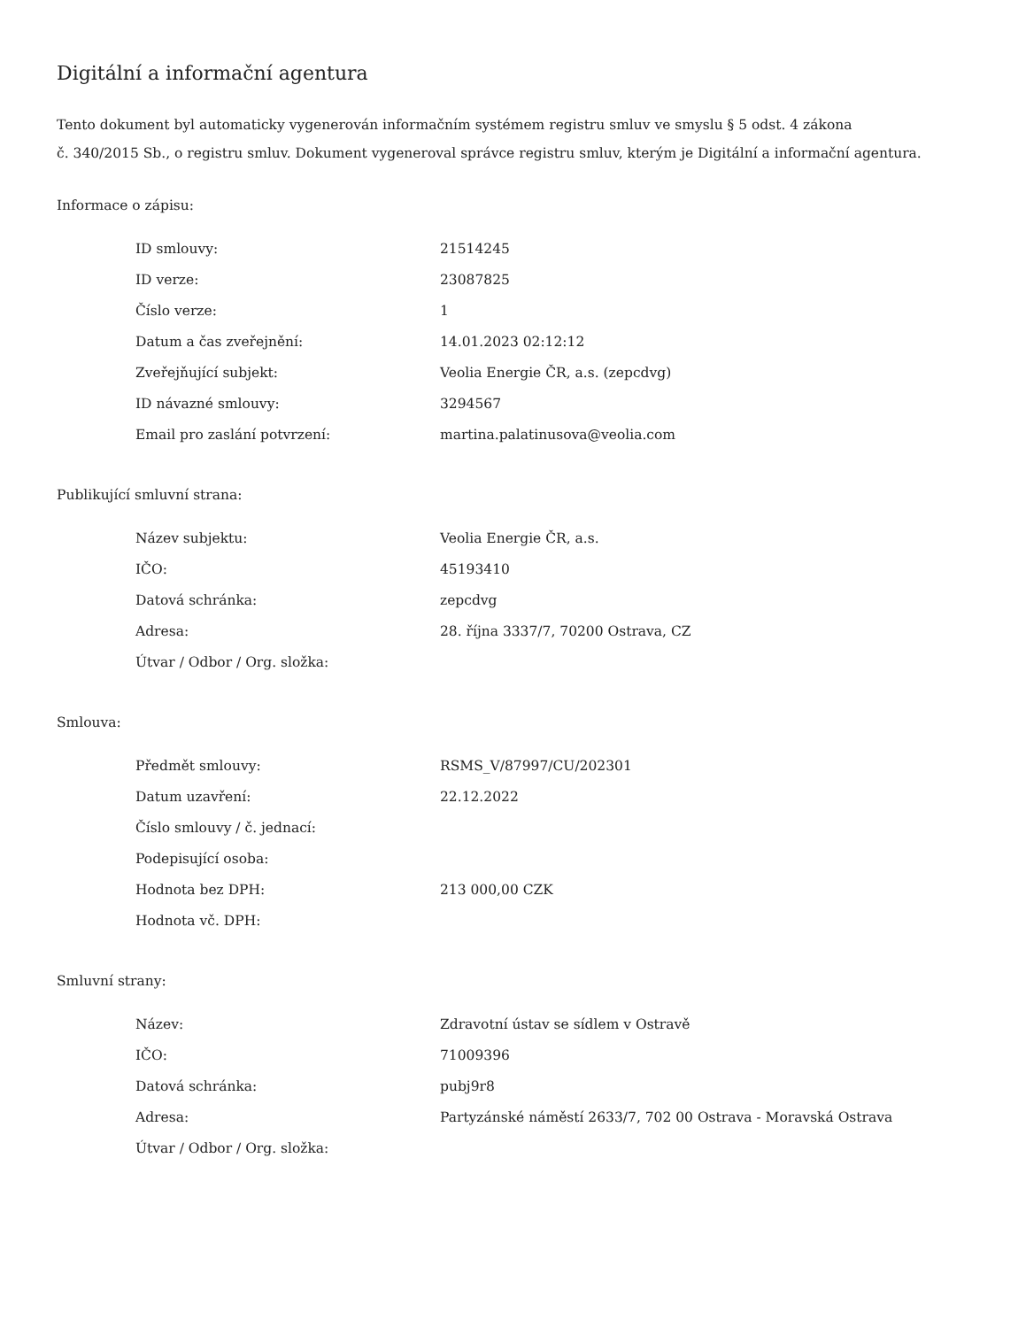Digitální a informační agentura
Tento dokument byl automaticky vygenerován informačním systémem registru smluv ve smyslu § 5 odst. 4 zákona
č. 340/2015 Sb., o registru smluv. Dokument vygeneroval správce registru smluv, kterým je Digitální a informační agentura.
Informace o zápisu:
| ID smlouvy: | 21514245 |
| ID verze: | 23087825 |
| Číslo verze: | 1 |
| Datum a čas zveřejnění: | 14.01.2023 02:12:12 |
| Zveřejňující subjekt: | Veolia Energie ČR, a.s. (zepcdvg) |
| ID návazné smlouvy: | 3294567 |
| Email pro zaslání potvrzení: | martina.palatinusova@veolia.com |
Publikující smluvní strana:
| Název subjektu: | Veolia Energie ČR, a.s. |
| IČO: | 45193410 |
| Datová schránka: | zepcdvg |
| Adresa: | 28. října 3337/7, 70200 Ostrava, CZ |
| Útvar / Odbor / Org. složka: | |
Smlouva:
| Předmět smlouvy: | RSMS_V/87997/CU/202301 |
| Datum uzavření: | 22.12.2022 |
| Číslo smlouvy / č. jednací: | |
| Podepisující osoba: | |
| Hodnota bez DPH: | 213 000,00 CZK |
| Hodnota vč. DPH: | |
Smluvní strany:
| Název: | Zdravotní ústav se sídlem v Ostravě |
| IČO: | 71009396 |
| Datová schránka: | pubj9r8 |
| Adresa: | Partyzánské náměstí 2633/7, 702 00 Ostrava - Moravská Ostrava |
| Útvar / Odbor / Org. složka: | |